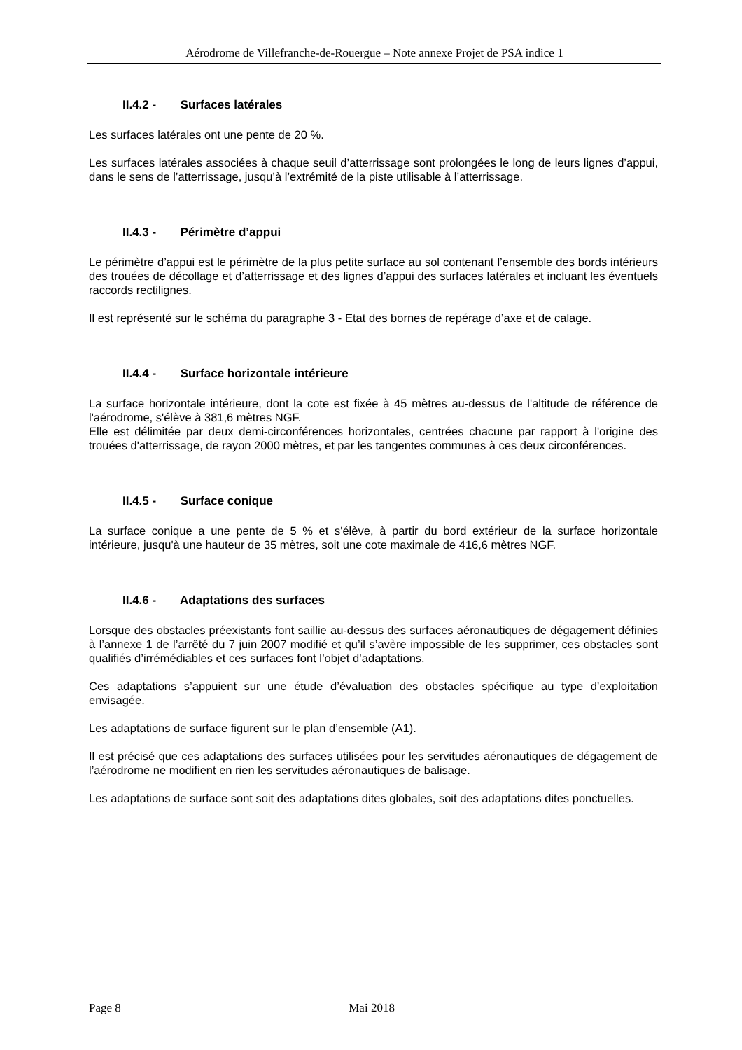Aérodrome de Villefranche-de-Rouergue – Note annexe Projet de PSA indice 1
II.4.2 - Surfaces latérales
Les surfaces latérales ont une pente de 20 %.
Les surfaces latérales associées à chaque seuil d’atterrissage sont prolongées le long de leurs lignes d’appui, dans le sens de l’atterrissage, jusqu’à l’extrémité de la piste utilisable à l’atterrissage.
II.4.3 - Périmètre d’appui
Le périmètre d’appui est le périmètre de la plus petite surface au sol contenant l’ensemble des bords intérieurs des trouées de décollage et d’atterrissage et des lignes d’appui des surfaces latérales et incluant les éventuels raccords rectilignes.
Il est représenté sur le schéma du paragraphe 3 - Etat des bornes de repérage d’axe et de calage.
II.4.4 - Surface horizontale intérieure
La surface horizontale intérieure, dont la cote est fixée à 45 mètres au-dessus de l'altitude de référence de l'aérodrome, s'élève à 381,6 mètres NGF.
Elle est délimitée par deux demi-circonférences horizontales, centrées chacune par rapport à l'origine des trouées d'atterrissage, de rayon 2000 mètres, et par les tangentes communes à ces deux circonférences.
II.4.5 - Surface conique
La surface conique a une pente de 5 % et s'élève, à partir du bord extérieur de la surface horizontale intérieure, jusqu'à une hauteur de 35 mètres, soit une cote maximale de 416,6 mètres NGF.
II.4.6 - Adaptations des surfaces
Lorsque des obstacles préexistants font saillie au-dessus des surfaces aéronautiques de dégagement définies à l’annexe 1 de l’arrêté du 7 juin 2007 modifié et qu’il s’avère impossible de les supprimer, ces obstacles sont qualifiés d’irrémédiables et ces surfaces font l’objet d’adaptations.
Ces adaptations s’appuient sur une étude d’évaluation des obstacles spécifique au type d’exploitation envisagée.
Les adaptations de surface figurent sur le plan d’ensemble (A1).
Il est précisé que ces adaptations des surfaces utilisées pour les servitudes aéronautiques de dégagement de l’aérodrome ne modifient en rien les servitudes aéronautiques de balisage.
Les adaptations de surface sont soit des adaptations dites globales, soit des adaptations dites ponctuelles.
Page 8 Mai 2018